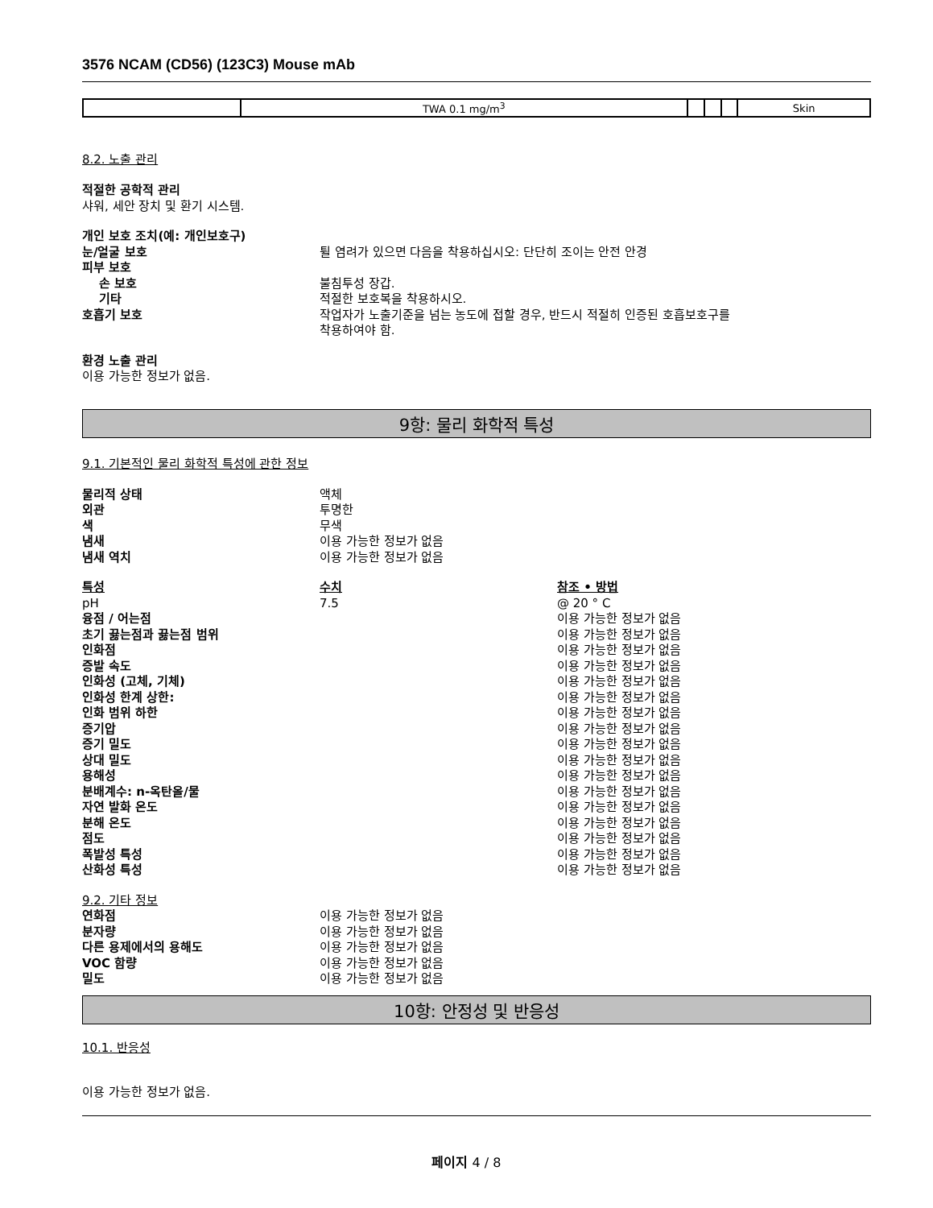3576 NCAM (CD56) (123C3) Mouse mAb
| | TWA 0.1 mg/m<sup>3</sup> | | | | Skin |
8.2. 노출 관리
적절한 공학적 관리
샤워, 세안 장치 및 환기 시스템.
개인 보호 조치(예: 개인보호구)
눈/얼굴 보호 튈 염려가 있으면 다음을 착용하십시오: 단단히 조이는 안전 안경
피부 보호
손 보호 불침투성 장갑.
기타 적절한 보호복을 착용하시오.
호흡기 보호 작업자가 노출기준을 넘는 농도에 접할 경우, 반드시 적절히 인증된 호흡보호구를
착용하여야 함.
환경 노출 관리
이용 가능한 정보가 없음.
9항: 물리 화학적 특성
9.1. 기본적인 물리 화학적 특성에 관한 정보
물리적 상태 액체
외관 투명한
색 무색
냄새 이용 가능한 정보가 없음
냄새 역치 이용 가능한 정보가 없음
특성 수치 참조 • 방법
pH 7.5 @ 20 ° C
융점 / 어는점 이용 가능한 정보가 없음
초기 끓는점과 끓는점 범위 이용 가능한 정보가 없음
인화점 이용 가능한 정보가 없음
증발 속도 이용 가능한 정보가 없음
인화성 (고체, 기체) 이용 가능한 정보가 없음
인화성 한계 상한: 이용 가능한 정보가 없음
인화 범위 하한 이용 가능한 정보가 없음
증기압 이용 가능한 정보가 없음
증기 밀도 이용 가능한 정보가 없음
상대 밀도 이용 가능한 정보가 없음
용해성 이용 가능한 정보가 없음
분배계수: n-옥탄올/물 이용 가능한 정보가 없음
자연 발화 온도 이용 가능한 정보가 없음
분해 온도 이용 가능한 정보가 없음
점도 이용 가능한 정보가 없음
폭발성 특성 이용 가능한 정보가 없음
산화성 특성 이용 가능한 정보가 없음
9.2. 기타 정보
연화점 이용 가능한 정보가 없음
분자량 이용 가능한 정보가 없음
다른 용제에서의 용해도 이용 가능한 정보가 없음
VOC 함량 이용 가능한 정보가 없음
밀도 이용 가능한 정보가 없음
10항: 안정성 및 반응성
10.1. 반응성
이용 가능한 정보가 없음.
페이지 4 / 8